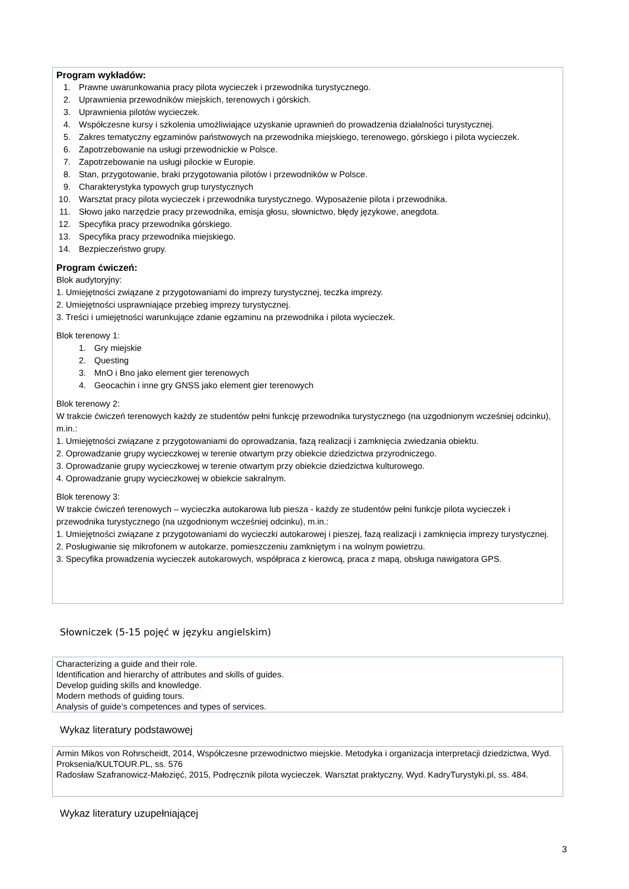Program wykładów:
1. Prawne uwarunkowania pracy pilota wycieczek i przewodnika turystycznego.
2. Uprawnienia przewodników miejskich, terenowych i górskich.
3. Uprawnienia pilotów wycieczek.
4. Współczesne kursy i szkolenia umożliwiające uzyskanie uprawnień do prowadzenia działalności turystycznej.
5. Zakres tematyczny egzaminów państwowych na przewodnika miejskiego, terenowego, górskiego i pilota wycieczek.
6. Zapotrzebowanie na usługi przewodnickie w Polsce.
7. Zapotrzebowanie na usługi pilockie w Europie.
8. Stan, przygotowanie, braki przygotowania pilotów i przewodników w Polsce.
9. Charakterystyka typowych grup turystycznych
10. Warsztat pracy pilota wycieczek i przewodnika turystycznego. Wyposażenie pilota i przewodnika.
11. Słowo jako narzędzie pracy przewodnika, emisja głosu, słownictwo, błędy językowe, anegdota.
12. Specyfika pracy przewodnika górskiego.
13. Specyfika pracy przewodnika miejskiego.
14. Bezpieczeństwo grupy.
Program ćwiczeń:
Blok audytoryjny:
1. Umiejętności związane z przygotowaniami do imprezy turystycznej, teczka imprezy.
2. Umiejętności usprawniające przebieg imprezy turystycznej.
3. Treści i umiejętności warunkujące zdanie egzaminu na przewodnika i pilota wycieczek.
Blok terenowy 1:
1. Gry miejskie
2. Questing
3. MnO i Bno jako element gier terenowych
4. Geocachin i inne gry GNSS jako element gier terenowych
Blok terenowy 2:
W trakcie ćwiczeń terenowych każdy ze studentów pełni funkcję przewodnika turystycznego (na uzgodnionym wcześniej odcinku), m.in.:
1. Umiejętności związane z przygotowaniami do oprowadzania, fazą realizacji i zamknięcia zwiedzania obiektu.
2. Oprowadzanie grupy wycieczkowej w terenie otwartym przy obiekcie dziedzictwa przyrodniczego.
3. Oprowadzanie grupy wycieczkowej w terenie otwartym przy obiekcie dziedzictwa kulturowego.
4. Oprowadzanie grupy wycieczkowej w obiekcie sakralnym.
Blok terenowy 3:
W trakcie ćwiczeń terenowych – wycieczka autokarowa lub piesza - każdy ze studentów pełni funkcje pilota wycieczek i przewodnika turystycznego (na uzgodnionym wcześniej odcinku), m.in.:
1. Umiejętności związane z przygotowaniami do wycieczki autokarowej i pieszej, fazą realizacji i zamknięcia imprezy turystycznej.
2. Posługiwanie się mikrofonem w autokarze, pomieszczeniu zamkniętym i na wolnym powietrzu.
3. Specyfika prowadzenia wycieczek autokarowych, współpraca z kierowcą, praca z mapą, obsługa nawigatora GPS.
Słowniczek (5-15 pojęć w języku angielskim)
Characterizing a guide and their role.
Identification and hierarchy of attributes and skills of guides.
Develop guiding skills and knowledge.
Modern methods of guiding tours.
Analysis of guide’s competences and types of services.
Wykaz literatury podstawowej
Armin Mikos von Rohrscheidt, 2014, Współczesne przewodnictwo miejskie. Metodyka i organizacja interpretacji dziedzictwa, Wyd. Proksenia/KULTOUR.PL, ss. 576
Radosław Szafranowicz-Małozięć, 2015, Podręcznik pilota wycieczek. Warsztat praktyczny, Wyd. KadryTurystyki.pl, ss. 484.
Wykaz literatury uzupełniającej
3